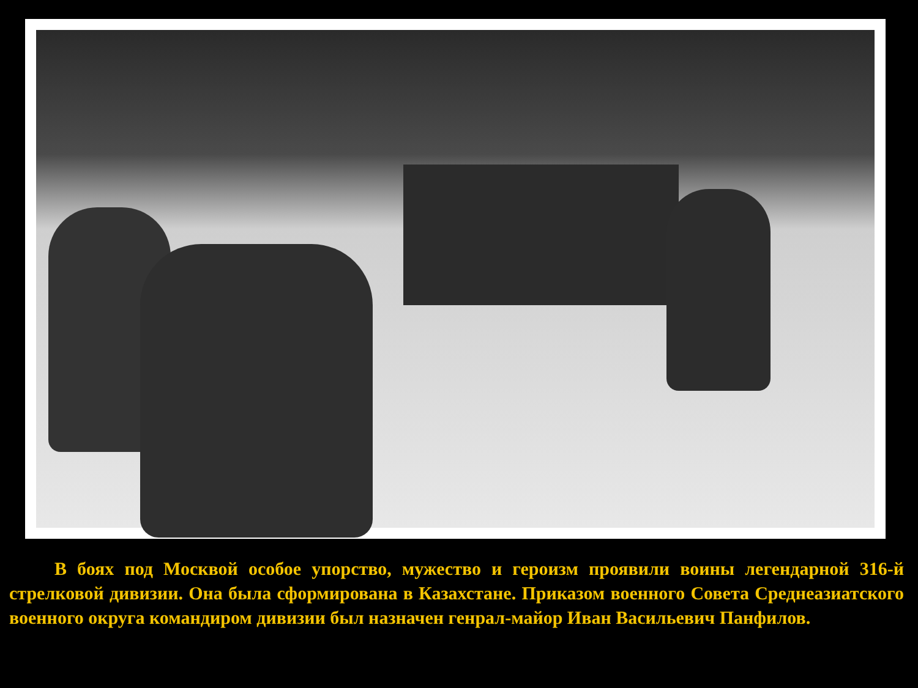В боях под Москвой особое упорство, мужество и героизм проявили воины легендарной 316-й стрелковой дивизии. Она была сформирована в Казахстане. Приказом военного Совета Среднеазиатского военного округа командиром дивизии был назначен генрал-майор Иван Васильевич Панфилов.